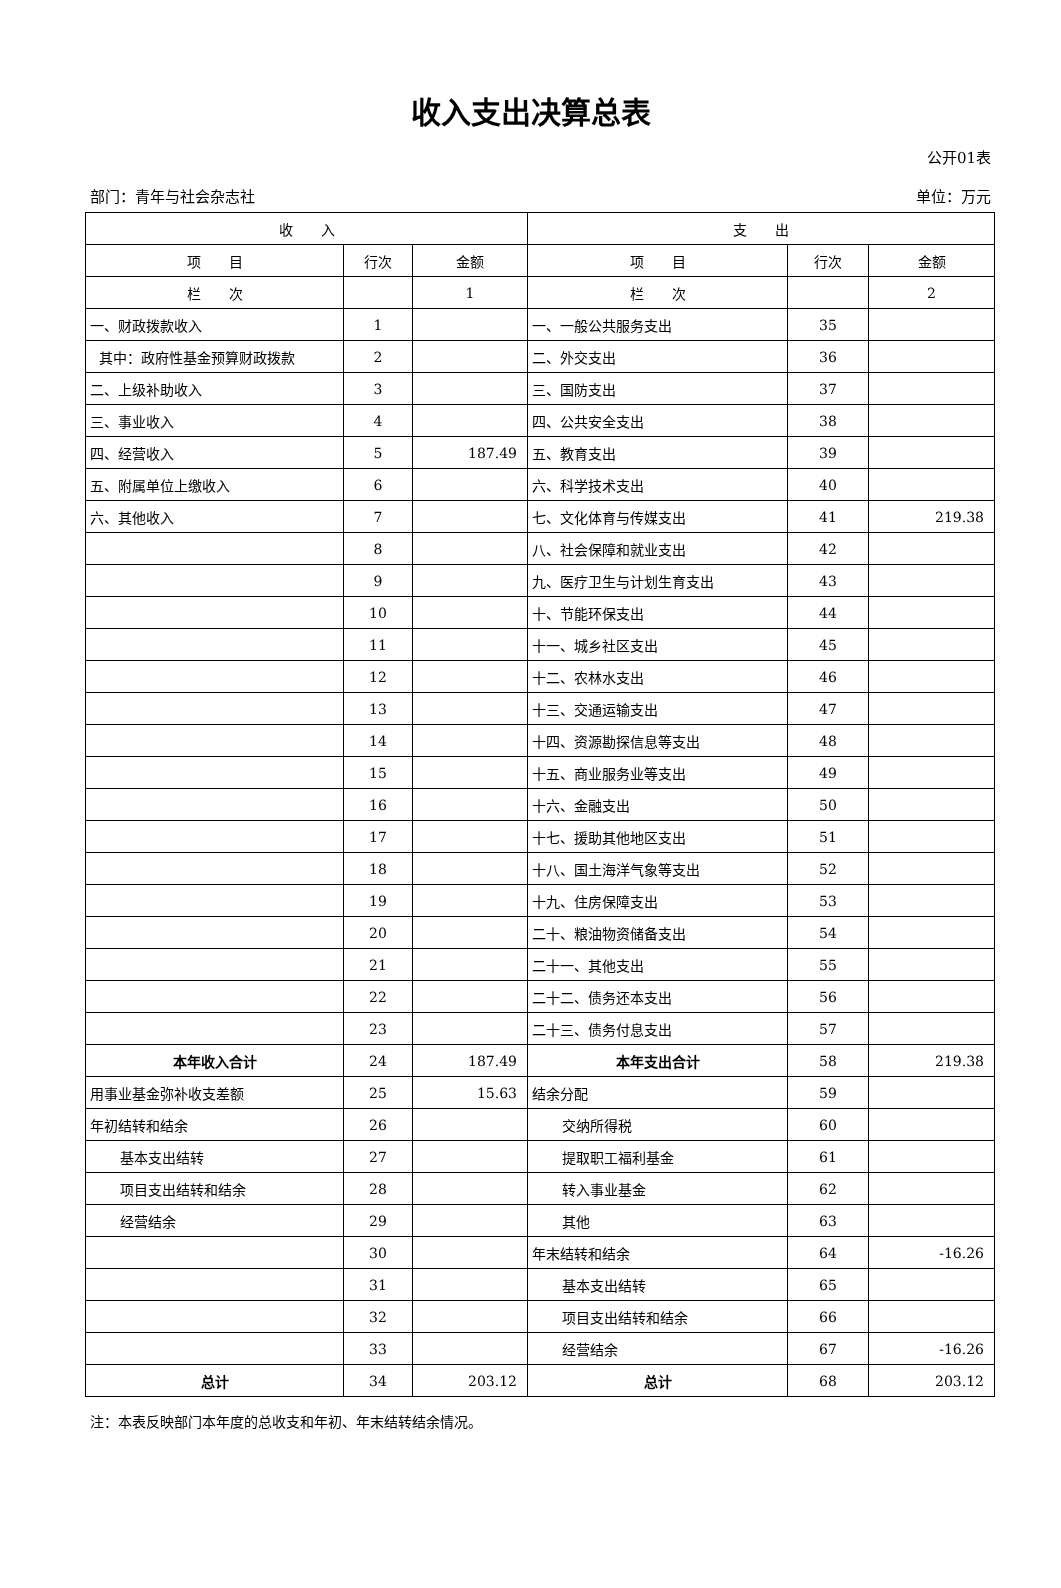收入支出决算总表
公开01表
部门：青年与社会杂志社 单位：万元
| 收 入 | | | 支 出 | | |
| --- | --- | --- | --- | --- | --- |
| 项 目 | 行次 | 金额 | 项 目 | 行次 | 金额 |
| 栏 次 | | 1 | 栏 次 | | 2 |
| 一、财政拨款收入 | 1 | | 一、一般公共服务支出 | 35 | |
| 其中：政府性基金预算财政拨款 | 2 | | 二、外交支出 | 36 | |
| 二、上级补助收入 | 3 | | 三、国防支出 | 37 | |
| 三、事业收入 | 4 | | 四、公共安全支出 | 38 | |
| 四、经营收入 | 5 | 187.49 | 五、教育支出 | 39 | |
| 五、附属单位上缴收入 | 6 | | 六、科学技术支出 | 40 | |
| 六、其他收入 | 7 | | 七、文化体育与传媒支出 | 41 | 219.38 |
| | 8 | | 八、社会保障和就业支出 | 42 | |
| | 9 | | 九、医疗卫生与计划生育支出 | 43 | |
| | 10 | | 十、节能环保支出 | 44 | |
| | 11 | | 十一、城乡社区支出 | 45 | |
| | 12 | | 十二、农林水支出 | 46 | |
| | 13 | | 十三、交通运输支出 | 47 | |
| | 14 | | 十四、资源勘探信息等支出 | 48 | |
| | 15 | | 十五、商业服务业等支出 | 49 | |
| | 16 | | 十六、金融支出 | 50 | |
| | 17 | | 十七、援助其他地区支出 | 51 | |
| | 18 | | 十八、国土海洋气象等支出 | 52 | |
| | 19 | | 十九、住房保障支出 | 53 | |
| | 20 | | 二十、粮油物资储备支出 | 54 | |
| | 21 | | 二十一、其他支出 | 55 | |
| | 22 | | 二十二、债务还本支出 | 56 | |
| | 23 | | 二十三、债务付息支出 | 57 | |
| 本年收入合计 | 24 | 187.49 | 本年支出合计 | 58 | 219.38 |
| 用事业基金弥补收支差额 | 25 | 15.63 | 结余分配 | 59 | |
| 年初结转和结余 | 26 | | 交纳所得税 | 60 | |
| 基本支出结转 | 27 | | 提取职工福利基金 | 61 | |
| 项目支出结转和结余 | 28 | | 转入事业基金 | 62 | |
| 经营结余 | 29 | | 其他 | 63 | |
| | 30 | | 年末结转和结余 | 64 | -16.26 |
| | 31 | | 基本支出结转 | 65 | |
| | 32 | | 项目支出结转和结余 | 66 | |
| | 33 | | 经营结余 | 67 | -16.26 |
| 总计 | 34 | 203.12 | 总计 | 68 | 203.12 |
注：本表反映部门本年度的总收支和年初、年末结转结余情况。